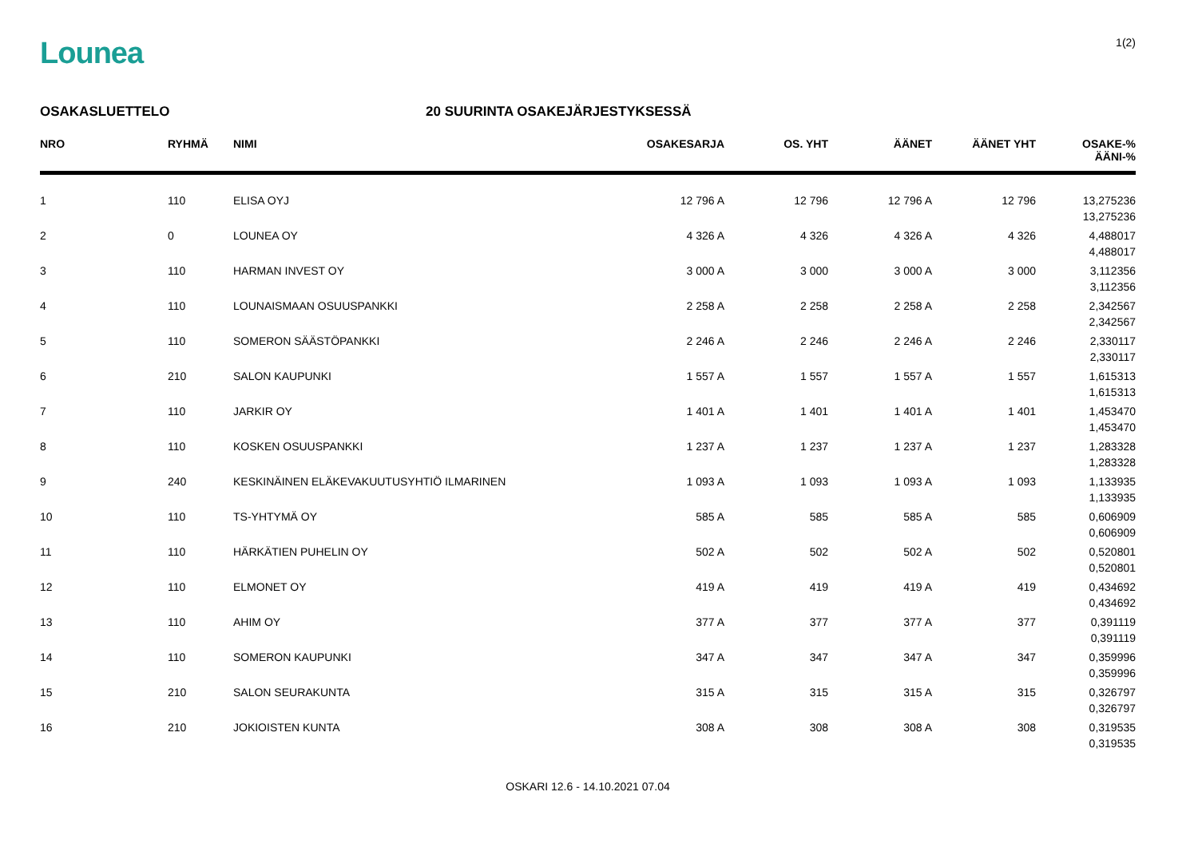Lounea
1(2)
OSAKASLUETTELO 20 SUURINTA OSAKEJÄRJESTYKSESSÄ
| NRO | RYHMÄ | NIMI | OSAKESARJA | OS. YHT | ÄÄNET | ÄÄNET YHT | OSAKE-% ÄÄNI-% |
| --- | --- | --- | --- | --- | --- | --- | --- |
| 1 | 110 | ELISA OYJ | 12 796 A | 12 796 | 12 796 A | 12 796 | 13,275236 13,275236 |
| 2 | 0 | LOUNEA OY | 4 326 A | 4 326 | 4 326 A | 4 326 | 4,488017 4,488017 |
| 3 | 110 | HARMAN INVEST OY | 3 000 A | 3 000 | 3 000 A | 3 000 | 3,112356 3,112356 |
| 4 | 110 | LOUNAISMAAN OSUUSPANKKI | 2 258 A | 2 258 | 2 258 A | 2 258 | 2,342567 2,342567 |
| 5 | 110 | SOMERON SÄÄSTÖPANKKI | 2 246 A | 2 246 | 2 246 A | 2 246 | 2,330117 2,330117 |
| 6 | 210 | SALON KAUPUNKI | 1 557 A | 1 557 | 1 557 A | 1 557 | 1,615313 1,615313 |
| 7 | 110 | JARKIR OY | 1 401 A | 1 401 | 1 401 A | 1 401 | 1,453470 1,453470 |
| 8 | 110 | KOSKEN OSUUSPANKKI | 1 237 A | 1 237 | 1 237 A | 1 237 | 1,283328 1,283328 |
| 9 | 240 | KESKINÄINEN ELÄKEVAKUUTUSYHTIÖ ILMARINEN | 1 093 A | 1 093 | 1 093 A | 1 093 | 1,133935 1,133935 |
| 10 | 110 | TS-YHTYMÄ OY | 585 A | 585 | 585 A | 585 | 0,606909 0,606909 |
| 11 | 110 | HÄRKÄTIEN PUHELIN OY | 502 A | 502 | 502 A | 502 | 0,520801 0,520801 |
| 12 | 110 | ELMONET OY | 419 A | 419 | 419 A | 419 | 0,434692 0,434692 |
| 13 | 110 | AHIM OY | 377 A | 377 | 377 A | 377 | 0,391119 0,391119 |
| 14 | 110 | SOMERON KAUPUNKI | 347 A | 347 | 347 A | 347 | 0,359996 0,359996 |
| 15 | 210 | SALON SEURAKUNTA | 315 A | 315 | 315 A | 315 | 0,326797 0,326797 |
| 16 | 210 | JOKIOISTEN KUNTA | 308 A | 308 | 308 A | 308 | 0,319535 0,319535 |
OSKARI 12.6 - 14.10.2021 07.04